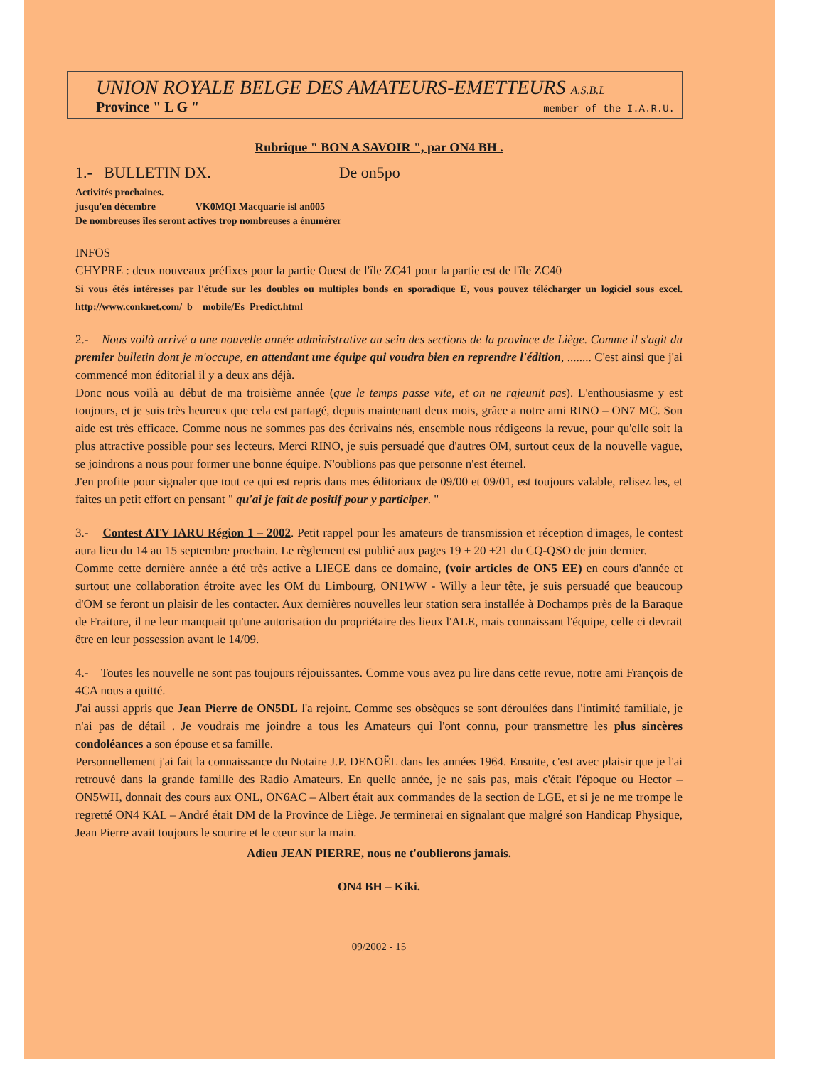UNION ROYALE BELGE DES AMATEURS-EMETTEURS A.S.B.L
Province " L G " member of the I.A.R.U.
Rubrique " BON A SAVOIR ", par ON4 BH .
1.- BULLETIN DX. De on5po
Activités prochaines.
jusqu'en décembre VK0MQI Macquarie isl an005
De nombreuses îles seront actives trop nombreuses a énumérer
INFOS
CHYPRE : deux nouveaux préfixes pour la partie Ouest de l'île ZC41 pour la partie est de l'île ZC40
Si vous étés intéresses par l'étude sur les doubles ou multiples bonds en sporadique E, vous pouvez télécharger un logiciel sous excel. http://www.conknet.com/_b__mobile/Es_Predict.html
2.- Nous voilà arrivé a une nouvelle année administrative au sein des sections de la province de Liège. Comme il s'agit du premier bulletin dont je m'occupe, en attendant une équipe qui voudra bien en reprendre l'édition, ........ C'est ainsi que j'ai commencé mon éditorial il y a deux ans déjà.
Donc nous voilà au début de ma troisième année (que le temps passe vite, et on ne rajeunit pas). L'enthousiasme y est toujours, et je suis très heureux que cela est partagé, depuis maintenant deux mois, grâce a notre ami RINO – ON7 MC. Son aide est très efficace. Comme nous ne sommes pas des écrivains nés, ensemble nous rédigeons la revue, pour qu'elle soit la plus attractive possible pour ses lecteurs. Merci RINO, je suis persuadé que d'autres OM, surtout ceux de la nouvelle vague, se joindrons a nous pour former une bonne équipe. N'oublions pas que personne n'est éternel.
J'en profite pour signaler que tout ce qui est repris dans mes éditoriaux de 09/00 et 09/01, est toujours valable, relisez les, et faites un petit effort en pensant " qu'ai je fait de positif pour y participer. "
3.- Contest ATV IARU Région 1 – 2002. Petit rappel pour les amateurs de transmission et réception d'images, le contest aura lieu du 14 au 15 septembre prochain. Le règlement est publié aux pages 19 + 20 +21 du CQ-QSO de juin dernier.
Comme cette dernière année a été très active a LIEGE dans ce domaine, (voir articles de ON5 EE) en cours d'année et surtout une collaboration étroite avec les OM du Limbourg, ON1WW - Willy a leur tête, je suis persuadé que beaucoup d'OM se feront un plaisir de les contacter. Aux dernières nouvelles leur station sera installée à Dochamps près de la Baraque de Fraiture, il ne leur manquait qu'une autorisation du propriétaire des lieux l'ALE, mais connaissant l'équipe, celle ci devrait être en leur possession avant le 14/09.
4.- Toutes les nouvelle ne sont pas toujours réjouissantes. Comme vous avez pu lire dans cette revue, notre ami François de 4CA nous a quitté.
J'ai aussi appris que Jean Pierre de ON5DL l'a rejoint. Comme ses obsèques se sont déroulées dans l'intimité familiale, je n'ai pas de détail . Je voudrais me joindre a tous les Amateurs qui l'ont connu, pour transmettre les plus sincères condoléances a son épouse et sa famille.
Personnellement j'ai fait la connaissance du Notaire J.P. DENOËL dans les années 1964. Ensuite, c'est avec plaisir que je l'ai retrouvé dans la grande famille des Radio Amateurs. En quelle année, je ne sais pas, mais c'était l'époque ou Hector – ON5WH, donnait des cours aux ONL, ON6AC – Albert était aux commandes de la section de LGE, et si je ne me trompe le regretté ON4 KAL – André était DM de la Province de Liège. Je terminerai en signalant que malgré son Handicap Physique, Jean Pierre avait toujours le sourire et le cœur sur la main.
Adieu JEAN PIERRE, nous ne t'oublierons jamais.
ON4 BH – Kiki.
09/2002 - 15